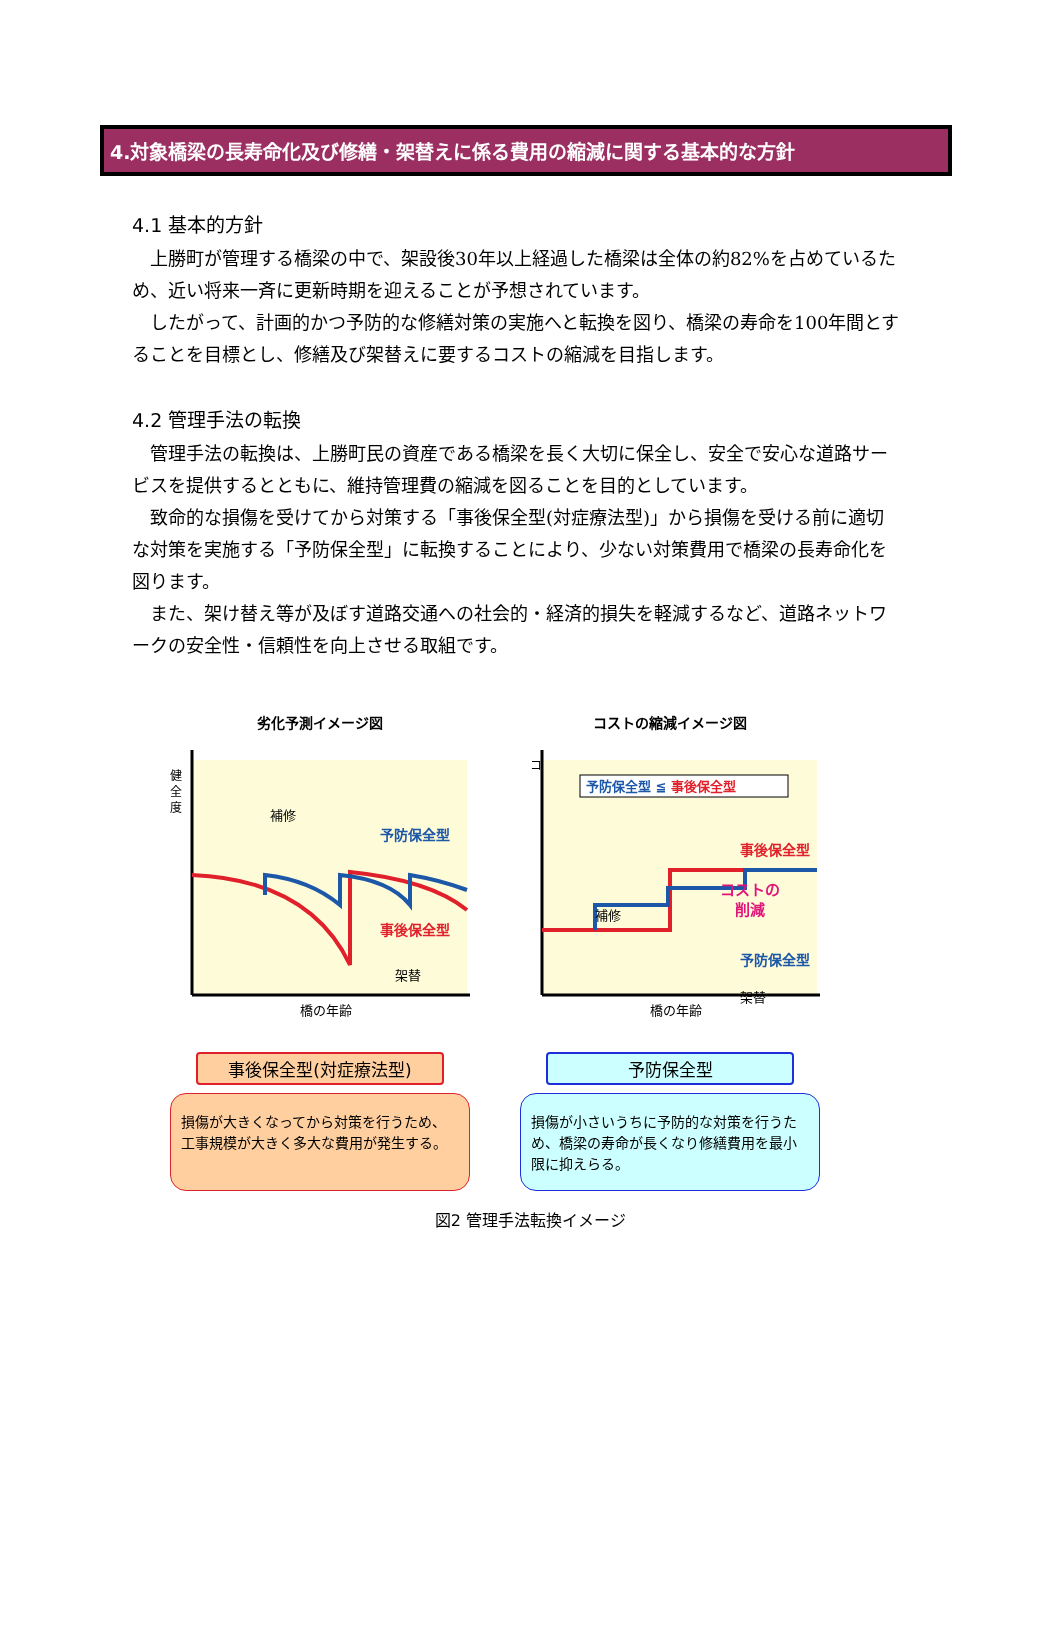4.対象橋梁の長寿命化及び修繕・架替えに係る費用の縮減に関する基本的な方針
4.1 基本的方針
上勝町が管理する橋梁の中で、架設後30年以上経過した橋梁は全体の約82%を占めているため、近い将来一斉に更新時期を迎えることが予想されています。
したがって、計画的かつ予防的な修繕対策の実施へと転換を図り、橋梁の寿命を100年間とすることを目標とし、修繕及び架替えに要するコストの縮減を目指します。
4.2 管理手法の転換
管理手法の転換は、上勝町民の資産である橋梁を長く大切に保全し、安全で安心な道路サービスを提供するとともに、維持管理費の縮減を図ることを目的としています。
致命的な損傷を受けてから対策する「事後保全型(対症療法型)」から損傷を受ける前に適切な対策を実施する「予防保全型」に転換することにより、少ない対策費用で橋梁の長寿命化を図ります。
また、架け替え等が及ぼす道路交通への社会的・経済的損失を軽減するなど、道路ネットワークの安全性・信頼性を向上させる取組です。
劣化予測イメージ図
健
全
度
補修
予防保全型
事後保全型
架替
橋の年齢
コストの縮減イメージ図
予防保全型 ≦ 事後保全型
コ
事後保全型
コストの
削減
補修
予防保全型
架替
橋の年齢
事後保全型(対症療法型)
損傷が大きくなってから対策を行うため、工事規模が大きく多大な費用が発生する。
予防保全型
損傷が小さいうちに予防的な対策を行うため、橋梁の寿命が長くなり修繕費用を最小限に抑えらる。
図2 管理手法転換イメージ